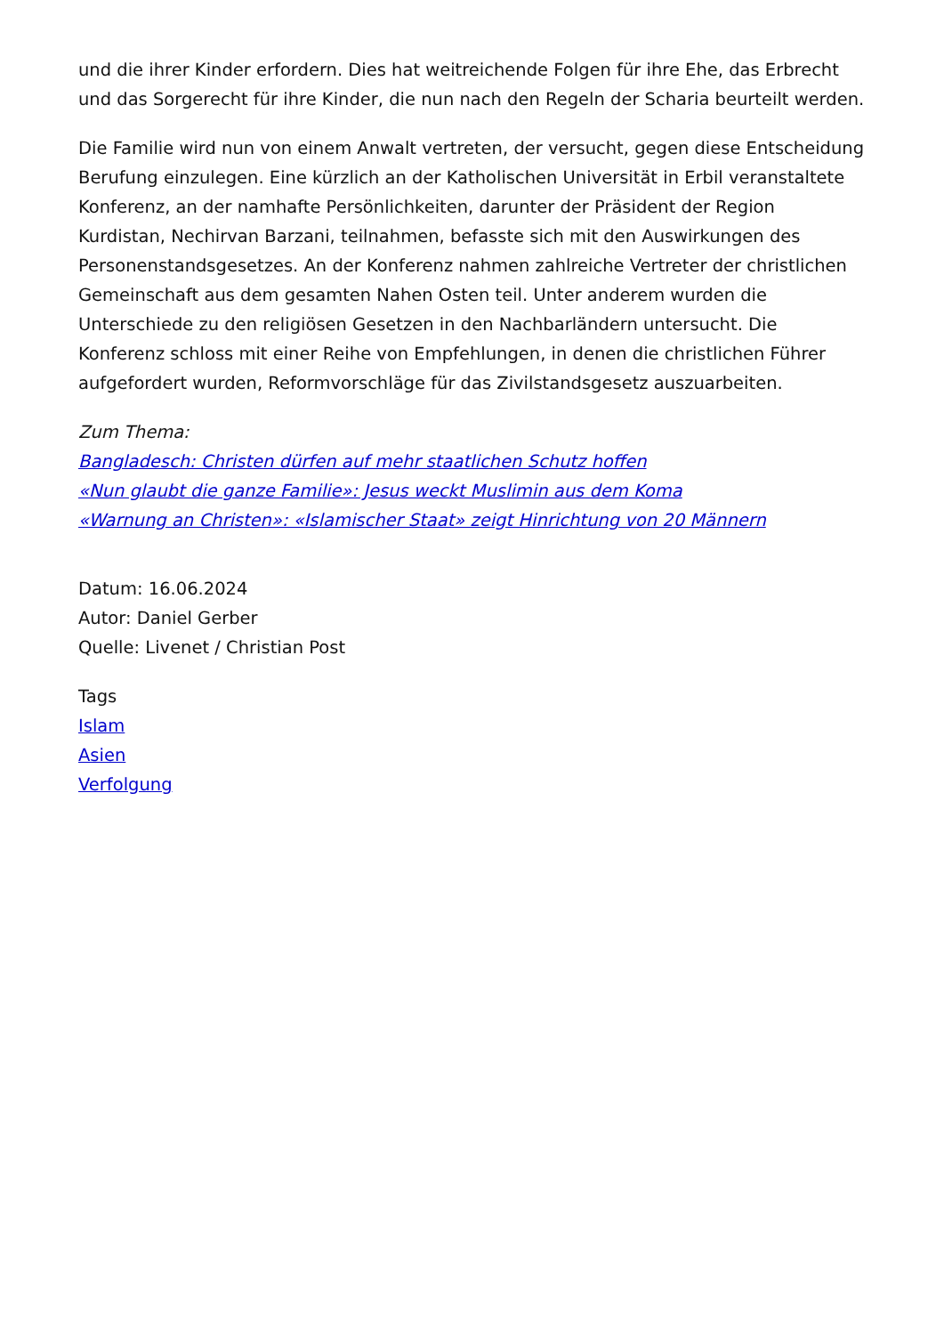und die ihrer Kinder erfordern. Dies hat weitreichende Folgen für ihre Ehe, das Erbrecht und das Sorgerecht für ihre Kinder, die nun nach den Regeln der Scharia beurteilt werden.
Die Familie wird nun von einem Anwalt vertreten, der versucht, gegen diese Entscheidung Berufung einzulegen. Eine kürzlich an der Katholischen Universität in Erbil veranstaltete Konferenz, an der namhafte Persönlichkeiten, darunter der Präsident der Region Kurdistan, Nechirvan Barzani, teilnahmen, befasste sich mit den Auswirkungen des Personenstandsgesetzes. An der Konferenz nahmen zahlreiche Vertreter der christlichen Gemeinschaft aus dem gesamten Nahen Osten teil. Unter anderem wurden die Unterschiede zu den religiösen Gesetzen in den Nachbarländern untersucht. Die Konferenz schloss mit einer Reihe von Empfehlungen, in denen die christlichen Führer aufgefordert wurden, Reformvorschläge für das Zivilstandsgesetz auszuarbeiten.
Zum Thema:
Bangladesch: Christen dürfen auf mehr staatlichen Schutz hoffen
«Nun glaubt die ganze Familie»: Jesus weckt Muslimin aus dem Koma
«Warnung an Christen»: «Islamischer Staat» zeigt Hinrichtung von 20 Männern
Datum: 16.06.2024
Autor: Daniel Gerber
Quelle: Livenet / Christian Post
Tags
Islam
Asien
Verfolgung